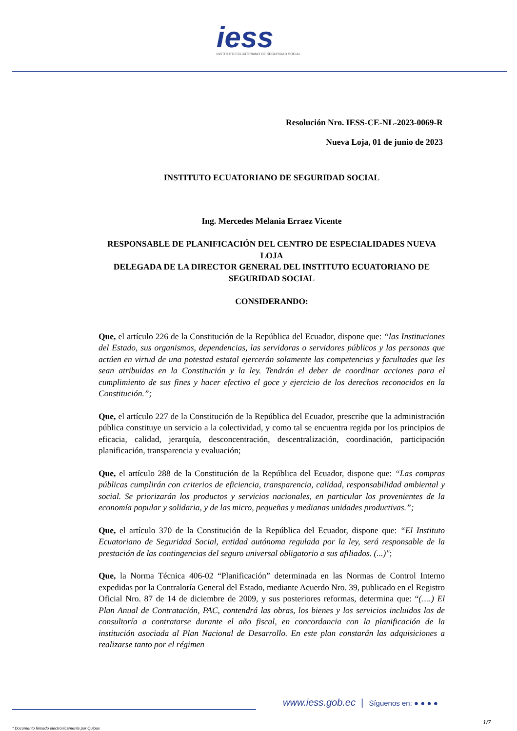iess
INSTITUTO ECUATORIANO DE SEGURIDAD SOCIAL
Resolución Nro. IESS-CE-NL-2023-0069-R
Nueva Loja, 01 de junio de 2023
INSTITUTO ECUATORIANO DE SEGURIDAD SOCIAL
Ing. Mercedes Melania Erraez Vicente
RESPONSABLE DE PLANIFICACIÓN DEL CENTRO DE ESPECIALIDADES NUEVA LOJA
DELEGADA DE LA DIRECTOR GENERAL DEL INSTITUTO ECUATORIANO DE SEGURIDAD SOCIAL
CONSIDERANDO:
Que, el artículo 226 de la Constitución de la República del Ecuador, dispone que: “las Instituciones del Estado, sus organismos, dependencias, las servidoras o servidores públicos y las personas que actúen en virtud de una potestad estatal ejercerán solamente las competencias y facultades que les sean atribuidas en la Constitución y la ley. Tendrán el deber de coordinar acciones para el cumplimiento de sus fines y hacer efectivo el goce y ejercicio de los derechos reconocidos en la Constitución.”;
Que, el artículo 227 de la Constitución de la República del Ecuador, prescribe que la administración pública constituye un servicio a la colectividad, y como tal se encuentra regida por los principios de eficacia, calidad, jerarquía, desconcentración, descentralización, coordinación, participación planificación, transparencia y evaluación;
Que, el artículo 288 de la Constitución de la República del Ecuador, dispone que: “Las compras públicas cumplirán con criterios de eficiencia, transparencia, calidad, responsabilidad ambiental y social. Se priorizarán los productos y servicios nacionales, en particular los provenientes de la economía popular y solidaria, y de las micro, pequeñas y medianas unidades productivas.”;
Que, el artículo 370 de la Constitución de la República del Ecuador, dispone que: “El Instituto Ecuatoriano de Seguridad Social, entidad autónoma regulada por la ley, será responsable de la prestación de las contingencias del seguro universal obligatorio a sus afiliados. (...)";
Que, la Norma Técnica 406-02 “Planificación” determinada en las Normas de Control Interno expedidas por la Contraloría General del Estado, mediante Acuerdo Nro. 39, publicado en el Registro Oficial Nro. 87 de 14 de diciembre de 2009, y sus posteriores reformas, determina que: “(….) El Plan Anual de Contratación, PAC, contendrá las obras, los bienes y los servicios incluidos los de consultoría a contratarse durante el año fiscal, en concordancia con la planificación de la institución asociada al Plan Nacional de Desarrollo. En este plan constarán las adquisiciones a realizarse tanto por el régimen
www.iess.gob.ec | Síguenos en: ● ● ● ●
1/7
* Documento firmado electrónicamente por Quipux